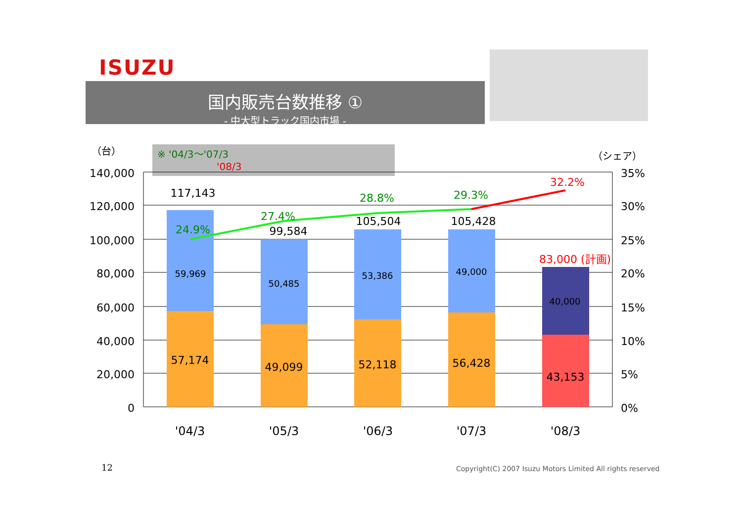ISUZU
国内販売台数推移 ①
- 中大型トラック国内市場 -
（台） （シェア）
※ '04/3～'07/3
'08/3
140,000
120,000
100,000
80,000
60,000
40,000
20,000
0
35%
30%
25%
20%
15%
10%
5%
0%
'04/3
'05/3
'06/3
'07/3
'08/3
117,143
99,584
105,504
105,428
59,969
50,485
53,386
49,000
40,000
57,174
49,099
52,118
56,428
43,153
24.9%
27.4%
28.8%
29.3%
32.2%
83,000 (計画)
12
Copyright(C) 2007 Isuzu Motors Limited All rights reserved